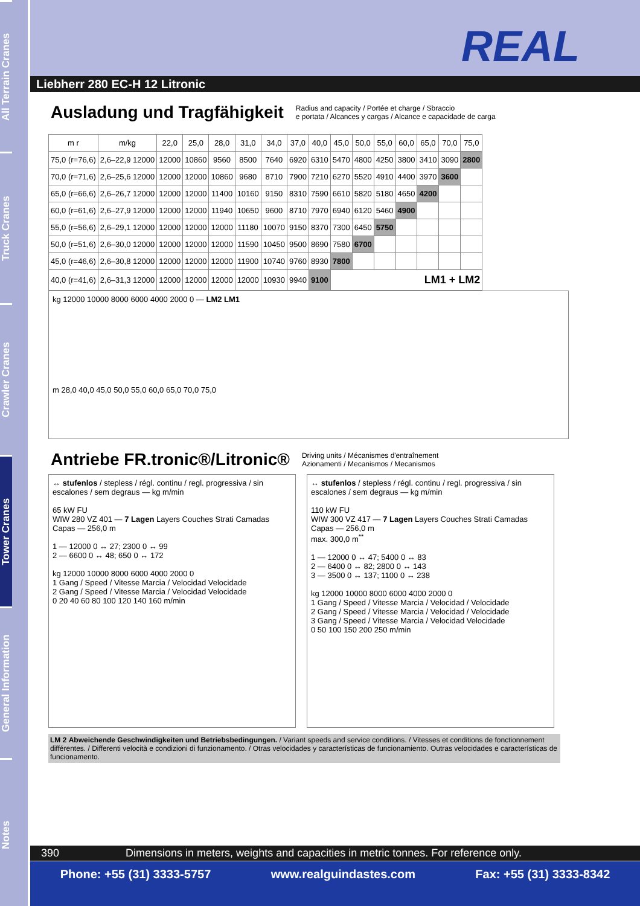All Terrain Cranes
Truck Cranes
Crawler Cranes
Tower Cranes
General Information
Notes
REAL
Liebherr 280 EC-H 12 Litronic
Ausladung und Tragfähigkeit
Radius and capacity / Portée et charge / Sbraccio
e portata / Alcances y cargas / Alcance e capacidade de carga
| m r | m/kg | 22,0 | 25,0 | 28,0 | 31,0 | 34,0 | 37,0 | 40,0 | 45,0 | 50,0 | 55,0 | 60,0 | 65,0 | 70,0 | 75,0 |
| --- | --- | --- | --- | --- | --- | --- | --- | --- | --- | --- | --- | --- | --- | --- | --- |
| 75,0 (r=76,6) | 2,6–22,9 12000 | 12000 | 10860 | 9560 | 8500 | 7640 | 6920 | 6310 | 5470 | 4800 | 4250 | 3800 | 3410 | 3090 | 2800 |
| 70,0 (r=71,6) | 2,6–25,6 12000 | 12000 | 12000 | 10860 | 9680 | 8710 | 7900 | 7210 | 6270 | 5520 | 4910 | 4400 | 3970 | 3600 | |
| 65,0 (r=66,6) | 2,6–26,7 12000 | 12000 | 12000 | 11400 | 10160 | 9150 | 8310 | 7590 | 6610 | 5820 | 5180 | 4650 | 4200 | | |
| 60,0 (r=61,6) | 2,6–27,9 12000 | 12000 | 12000 | 11940 | 10650 | 9600 | 8710 | 7970 | 6940 | 6120 | 5460 | 4900 | | | |
| 55,0 (r=56,6) | 2,6–29,1 12000 | 12000 | 12000 | 12000 | 11180 | 10070 | 9150 | 8370 | 7300 | 6450 | 5750 | | | | |
| 50,0 (r=51,6) | 2,6–30,0 12000 | 12000 | 12000 | 12000 | 11590 | 10450 | 9500 | 8690 | 7580 | 6700 | | | | | |
| 45,0 (r=46,6) | 2,6–30,8 12000 | 12000 | 12000 | 12000 | 11900 | 10740 | 9760 | 8930 | 7800 | | | | | | |
| 40,0 (r=41,6) | 2,6–31,3 12000 | 12000 | 12000 | 12000 | 12000 | 10930 | 9940 | 9100 | LM1 + LM2 | | | | | | |
kg 12000 10000 8000 6000 4000 2000 0 — LM2 LM1
m 28,0 40,0 45,0 50,0 55,0 60,0 65,0 70,0 75,0
Antriebe FR.tronic®/Litronic®
Driving units / Mécanismes d'entraînement
Azionamenti / Mecanismos / Mecanismos
↔ stufenlos / stepless / régl. continu / regl. progressiva / sin escalones / sem degraus — kg m/min
65 kW FU
WIW 280 VZ 401 — 7 Lagen Layers Couches Strati Camadas Capas — 256,0 m
1 — 12000 0 ↔ 27; 2300 0 ↔ 99
2 — 6600 0 ↔ 48; 650 0 ↔ 172
kg 12000 10000 8000 6000 4000 2000 0
1 Gang / Speed / Vitesse Marcia / Velocidad Velocidade
2 Gang / Speed / Vitesse Marcia / Velocidad Velocidade
0 20 40 60 80 100 120 140 160 m/min
↔ stufenlos / stepless / régl. continu / regl. progressiva / sin escalones / sem degraus — kg m/min
110 kW FU
WIW 300 VZ 417 — 7 Lagen Layers Couches Strati Camadas Capas — 256,0 m
max. 300,0 m<sup>**</sup>
1 — 12000 0 ↔ 47; 5400 0 ↔ 83
2 — 6400 0 ↔ 82; 2800 0 ↔ 143
3 — 3500 0 ↔ 137; 1100 0 ↔ 238
kg 12000 10000 8000 6000 4000 2000 0
1 Gang / Speed / Vitesse Marcia / Velocidad / Velocidade
2 Gang / Speed / Vitesse Marcia / Velocidad / Velocidade
3 Gang / Speed / Vitesse Marcia / Velocidad Velocidade
0 50 100 150 200 250 m/min
LM 2 Abweichende Geschwindigkeiten und Betriebsbedingungen. / Variant speeds and service conditions. / Vitesses et conditions de fonctionnement différentes. / Differenti velocità e condizioni di funzionamento. / Otras velocidades y características de funcionamiento. Outras velocidades e características de funcionamento.
390 Dimensions in meters, weights and capacities in metric tonnes. For reference only.
Phone: +55 (31) 3333-5757 www.realguindastes.com Fax: +55 (31) 3333-8342